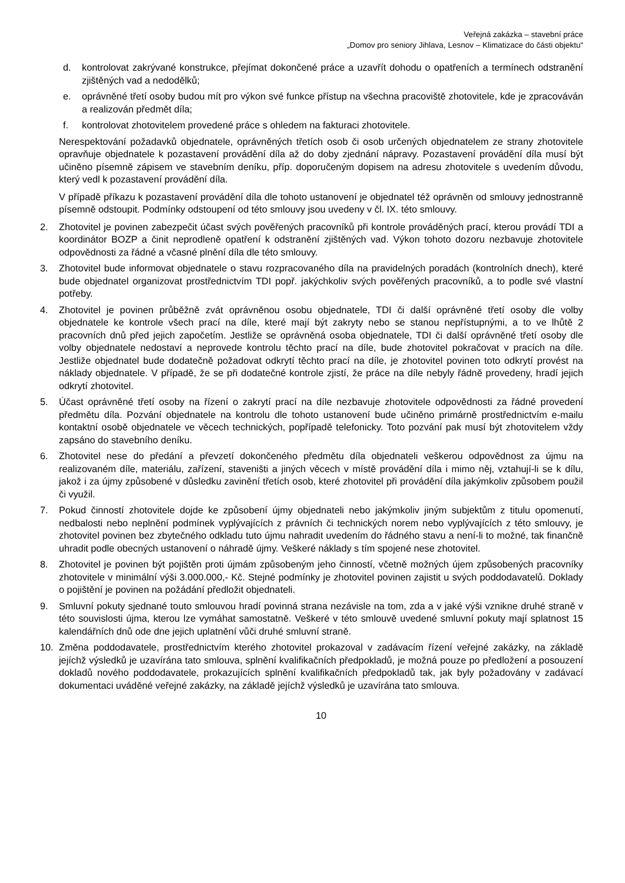Veřejná zakázka – stavební práce
„Domov pro seniory Jihlava, Lesnov – Klimatizace do části objektu“
d. kontrolovat zakrývané konstrukce, přejímat dokončené práce a uzavřít dohodu o opatřeních a termínech odstranění zjištěných vad a nedodělků;
e. oprávněné třetí osoby budou mít pro výkon své funkce přístup na všechna pracoviště zhotovitele, kde je zpracováván a realizován předmět díla;
f. kontrolovat zhotovitelem provedené práce s ohledem na fakturaci zhotovitele.
Nerespektování požadavků objednatele, oprávněných třetích osob či osob určených objednatelem ze strany zhotovitele opravňuje objednatele k pozastavení provádění díla až do doby zjednání nápravy. Pozastavení provádění díla musí být učiněno písemně zápisem ve stavebním deníku, příp. doporučeným dopisem na adresu zhotovitele s uvedením důvodu, který vedl k pozastavení provádění díla.
V případě příkazu k pozastavení provádění díla dle tohoto ustanovení je objednatel též oprávněn od smlouvy jednostranně písemně odstoupit. Podmínky odstoupení od této smlouvy jsou uvedeny v čl. IX. této smlouvy.
2. Zhotovitel je povinen zabezpečit účast svých pověřených pracovníků při kontrole prováděných prací, kterou provádí TDI a koordinátor BOZP a činit neprodleně opatření k odstranění zjištěných vad. Výkon tohoto dozoru nezbavuje zhotovitele odpovědnosti za řádné a včasné plnění díla dle této smlouvy.
3. Zhotovitel bude informovat objednatele o stavu rozpracovaného díla na pravidelných poradách (kontrolních dnech), které bude objednatel organizovat prostřednictvím TDI popř. jakýchkoliv svých pověřených pracovníků, a to podle své vlastní potřeby.
4. Zhotovitel je povinen průběžně zvát oprávněnou osobu objednatele, TDI či další oprávněné třetí osoby dle volby objednatele ke kontrole všech prací na díle, které mají být zakryty nebo se stanou nepřístupnými, a to ve lhůtě 2 pracovních dnů před jejich započetím. Jestliže se oprávněná osoba objednatele, TDI či další oprávněné třetí osoby dle volby objednatele nedostaví a neprovede kontrolu těchto prací na díle, bude zhotovitel pokračovat v pracích na díle. Jestliže objednatel bude dodatečně požadovat odkrytí těchto prací na díle, je zhotovitel povinen toto odkrytí provést na náklady objednatele. V případě, že se při dodatečné kontrole zjistí, že práce na díle nebyly řádně provedeny, hradí jejich odkrytí zhotovitel.
5. Účast oprávněné třetí osoby na řízení o zakrytí prací na díle nezbavuje zhotovitele odpovědnosti za řádné provedení předmětu díla. Pozvání objednatele na kontrolu dle tohoto ustanovení bude učiněno primárně prostřednictvím e-mailu kontaktní osobě objednatele ve věcech technických, popřípadě telefonicky. Toto pozvání pak musí být zhotovitelem vždy zapsáno do stavebního deníku.
6. Zhotovitel nese do předání a převzetí dokončeného předmětu díla objednateli veškerou odpovědnost za újmu na realizovaném díle, materiálu, zařízení, staveništi a jiných věcech v místě provádění díla i mimo něj, vztahují-li se k dílu, jakož i za újmy způsobené v důsledku zavinění třetích osob, které zhotovitel při provádění díla jakýmkoliv způsobem použil či využil.
7. Pokud činností zhotovitele dojde ke způsobení újmy objednateli nebo jakýmkoliv jiným subjektům z titulu opomenutí, nedbalosti nebo neplnění podmínek vyplývajících z právních či technických norem nebo vyplývajících z této smlouvy, je zhotovitel povinen bez zbytečného odkladu tuto újmu nahradit uvedením do řádného stavu a není-li to možné, tak finančně uhradit podle obecných ustanovení o náhradě újmy. Veškeré náklady s tím spojené nese zhotovitel.
8. Zhotovitel je povinen být pojištěn proti újmám způsobeným jeho činností, včetně možných újem způsobených pracovníky zhotovitele v minimální výši 3.000.000,- Kč. Stejné podmínky je zhotovitel povinen zajistit u svých poddodavatelů. Doklady o pojištění je povinen na požádání předložit objednateli.
9. Smluvní pokuty sjednané touto smlouvou hradí povinná strana nezávisle na tom, zda a v jaké výši vznikne druhé straně v této souvislosti újma, kterou lze vymáhat samostatně. Veškeré v této smlouvě uvedené smluvní pokuty mají splatnost 15 kalendářních dnů ode dne jejich uplatnění vůči druhé smluvní straně.
10. Změna poddodavatele, prostřednictvím kterého zhotovitel prokazoval v zadávacím řízení veřejné zakázky, na základě jejíchž výsledků je uzavírána tato smlouva, splnění kvalifikačních předpokladů, je možná pouze po předložení a posouzení dokladů nového poddodavatele, prokazujících splnění kvalifikačních předpokladů tak, jak byly požadovány v zadávací dokumentaci uváděné veřejné zakázky, na základě jejíchž výsledků je uzavírána tato smlouva.
10